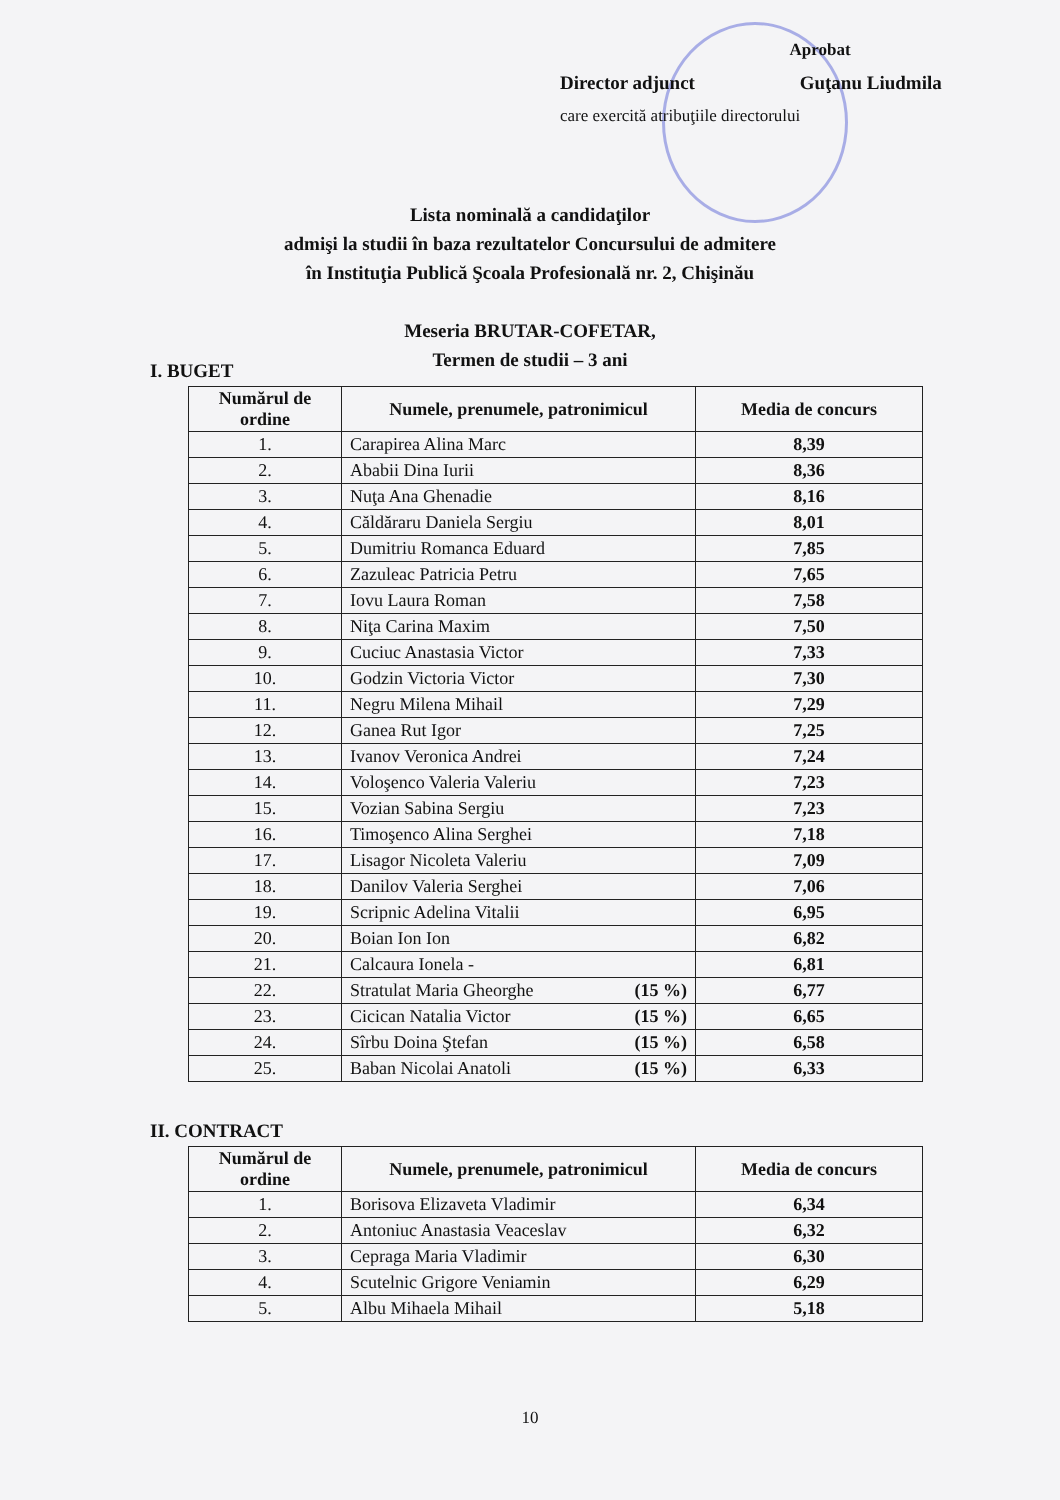Aprobat
Director adjunct Guţanu Liudmila
care exercită atribuţiile directorului
Lista nominală a candidaţilor
admişi la studii în baza rezultatelor Concursului de admitere
în Instituţia Publică Şcoala Profesională nr. 2, Chişinău
Meseria BRUTAR-COFETAR,
Termen de studii – 3 ani
I. BUGET
| Numărul de ordine | Numele, prenumele, patronimicul | Media de concurs |
| --- | --- | --- |
| 1. | Carapirea Alina Marc | 8,39 |
| 2. | Ababii Dina Iurii | 8,36 |
| 3. | Nuţa Ana Ghenadie | 8,16 |
| 4. | Căldăraru Daniela Sergiu | 8,01 |
| 5. | Dumitriu Romanca Eduard | 7,85 |
| 6. | Zazuleac Patricia Petru | 7,65 |
| 7. | Iovu Laura Roman | 7,58 |
| 8. | Niţa Carina Maxim | 7,50 |
| 9. | Cuciuc Anastasia Victor | 7,33 |
| 10. | Godzin Victoria Victor | 7,30 |
| 11. | Negru Milena Mihail | 7,29 |
| 12. | Ganea Rut Igor | 7,25 |
| 13. | Ivanov Veronica Andrei | 7,24 |
| 14. | Voloşenco Valeria Valeriu | 7,23 |
| 15. | Vozian Sabina Sergiu | 7,23 |
| 16. | Timoşenco Alina Serghei | 7,18 |
| 17. | Lisagor Nicoleta Valeriu | 7,09 |
| 18. | Danilov Valeria Serghei | 7,06 |
| 19. | Scripnic Adelina Vitalii | 6,95 |
| 20. | Boian Ion Ion | 6,82 |
| 21. | Calcaura Ionela - | 6,81 |
| 22. | Stratulat Maria Gheorghe (15 %) | 6,77 |
| 23. | Cicican Natalia Victor (15 %) | 6,65 |
| 24. | Sîrbu Doina Ştefan (15 %) | 6,58 |
| 25. | Baban Nicolai Anatoli (15 %) | 6,33 |
II. CONTRACT
| Numărul de ordine | Numele, prenumele, patronimicul | Media de concurs |
| --- | --- | --- |
| 1. | Borisova Elizaveta Vladimir | 6,34 |
| 2. | Antoniuc Anastasia Veaceslav | 6,32 |
| 3. | Cepraga Maria Vladimir | 6,30 |
| 4. | Scutelnic Grigore Veniamin | 6,29 |
| 5. | Albu Mihaela Mihail | 5,18 |
10